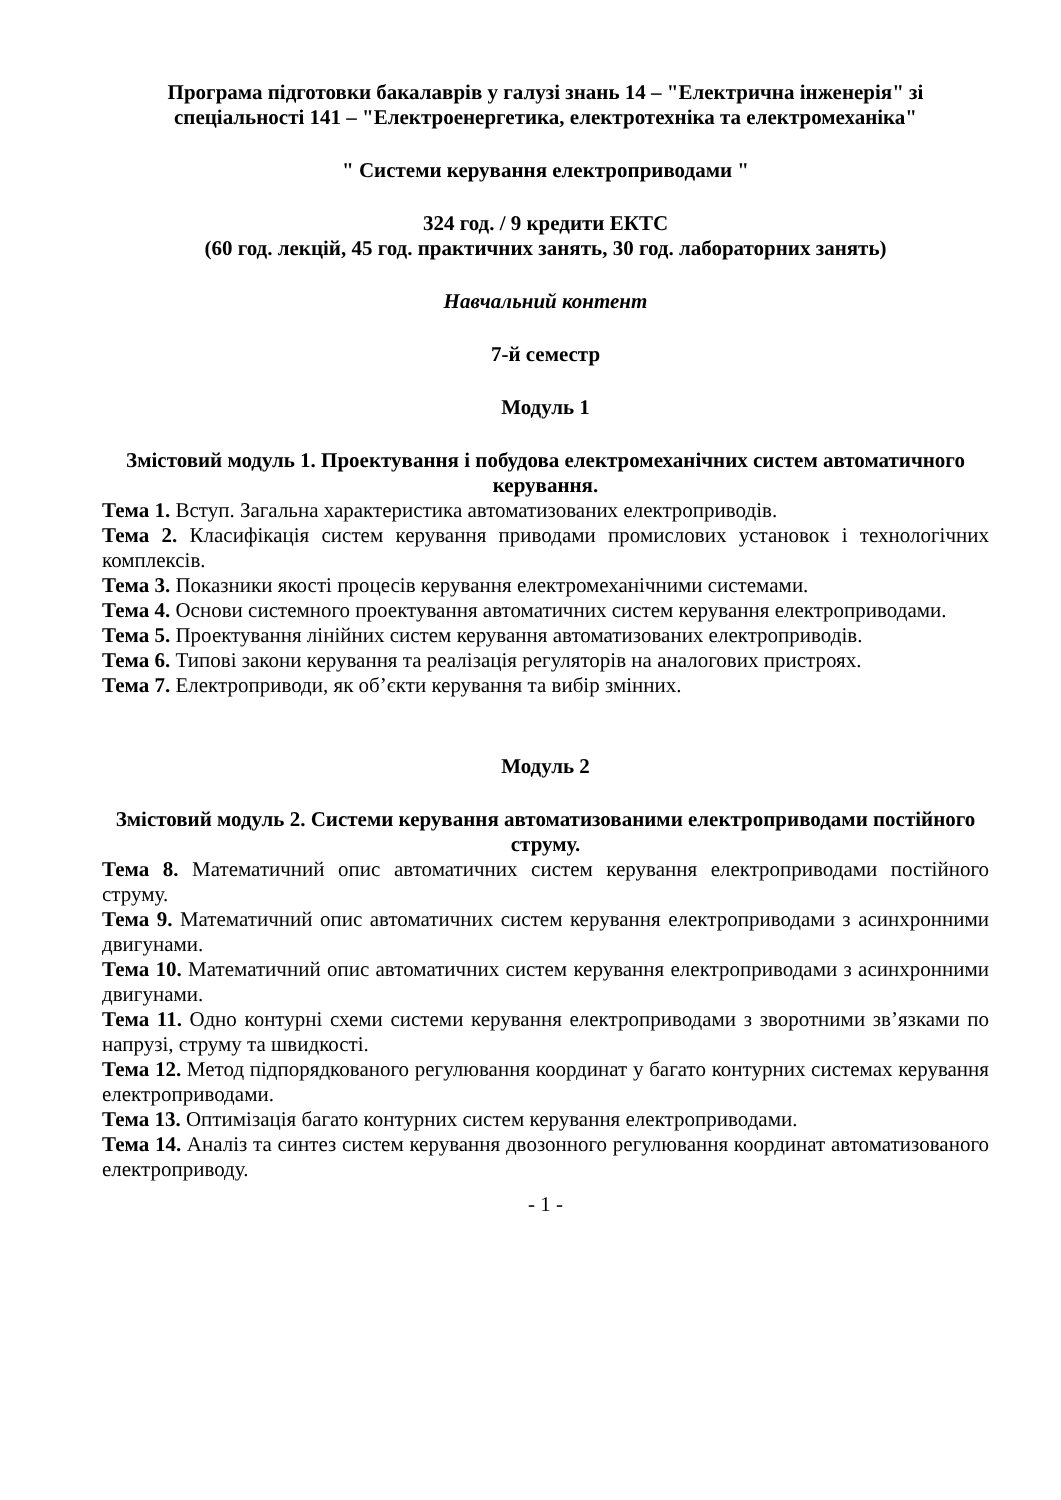Програма підготовки бакалаврів у галузі знань 14 – "Електрична інженерія" зі спеціальності 141 – "Електроенергетика, електротехніка та електромеханіка"
" Системи керування електроприводами "
324 год. / 9 кредити ЕКТС
(60 год. лекцій, 45 год. практичних занять, 30 год. лабораторних занять)
Навчальний контент
7-й семестр
Модуль 1
Змістовий модуль 1. Проектування і побудова електромеханічних систем автоматичного керування.
Тема 1. Вступ. Загальна характеристика автоматизованих електроприводів.
Тема 2. Класифікація систем керування приводами промислових установок і технологічних комплексів.
Тема 3. Показники якості процесів керування електромеханічними системами.
Тема 4. Основи системного проектування автоматичних систем керування електроприводами.
Тема 5. Проектування лінійних систем керування автоматизованих електроприводів.
Тема 6. Типові закони керування та реалізація регуляторів на аналогових пристроях.
Тема 7. Електроприводи, як об’єкти керування та вибір змінних.
Модуль 2
Змістовий модуль 2. Системи керування автоматизованими електроприводами постійного струму.
Тема 8. Математичний опис автоматичних систем керування електроприводами постійного струму.
Тема 9. Математичний опис автоматичних систем керування електроприводами з асинхронними двигунами.
Тема 10. Математичний опис автоматичних систем керування електроприводами з асинхронними двигунами.
Тема 11. Одно контурні схеми системи керування електроприводами з зворотними зв’язками по напрузі, струму та швидкості.
Тема 12. Метод підпорядкованого регулювання координат у багато контурних системах керування електроприводами.
Тема 13. Оптимізація багато контурних систем керування електроприводами.
Тема 14. Аналіз та синтез систем керування двозонного регулювання координат автоматизованого електроприводу.
- 1 -